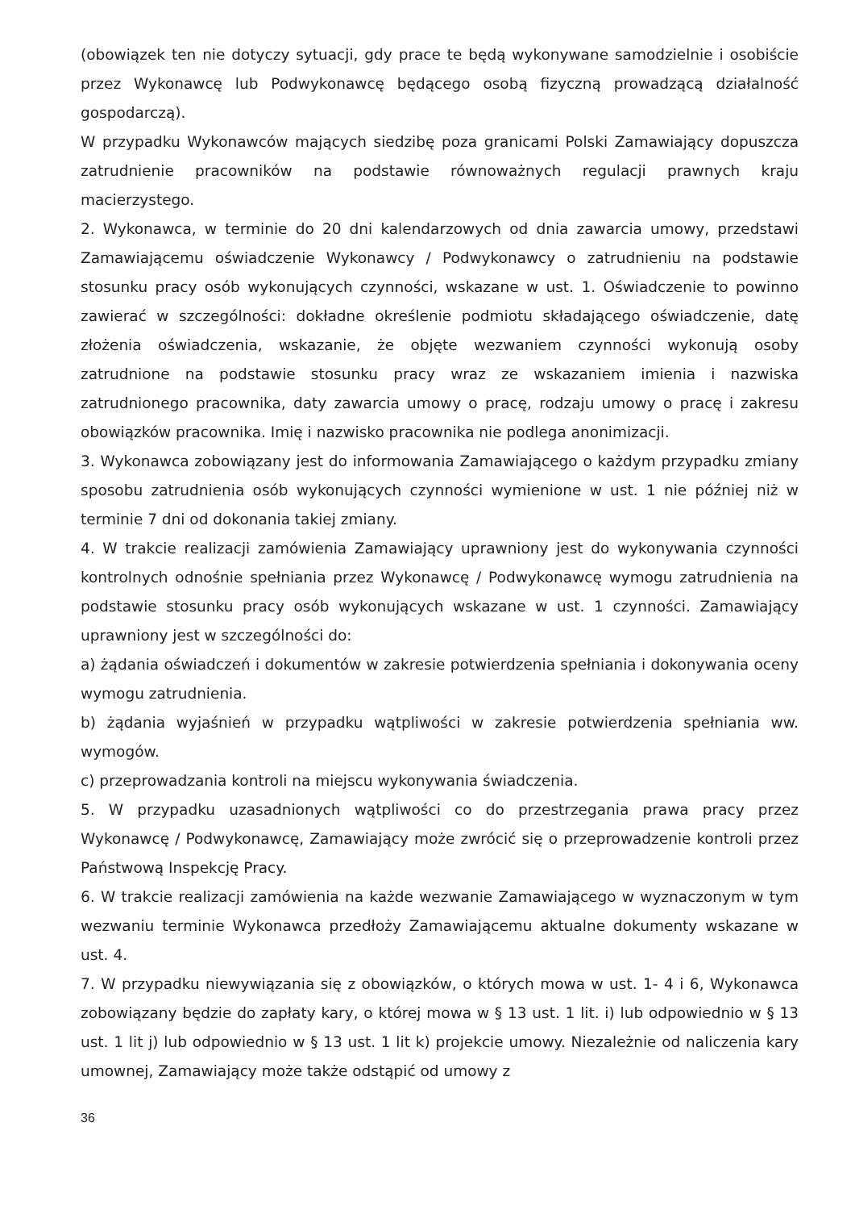(obowiązek ten nie dotyczy sytuacji, gdy prace te będą wykonywane samodzielnie i osobiście przez Wykonawcę lub Podwykonawcę będącego osobą fizyczną prowadzącą działalność gospodarczą).
W przypadku Wykonawców mających siedzibę poza granicami Polski Zamawiający dopuszcza zatrudnienie pracowników na podstawie równoważnych regulacji prawnych kraju macierzystego.
2. Wykonawca, w terminie do 20 dni kalendarzowych od dnia zawarcia umowy, przedstawi Zamawiającemu oświadczenie Wykonawcy / Podwykonawcy o zatrudnieniu na podstawie stosunku pracy osób wykonujących czynności, wskazane w ust. 1. Oświadczenie to powinno zawierać w szczególności: dokładne określenie podmiotu składającego oświadczenie, datę złożenia oświadczenia, wskazanie, że objęte wezwaniem czynności wykonują osoby zatrudnione na podstawie stosunku pracy wraz ze wskazaniem imienia i nazwiska zatrudnionego pracownika, daty zawarcia umowy o pracę, rodzaju umowy o pracę i zakresu obowiązków pracownika. Imię i nazwisko pracownika nie podlega anonimizacji.
3. Wykonawca zobowiązany jest do informowania Zamawiającego o każdym przypadku zmiany sposobu zatrudnienia osób wykonujących czynności wymienione w ust. 1 nie później niż w terminie 7 dni od dokonania takiej zmiany.
4. W trakcie realizacji zamówienia Zamawiający uprawniony jest do wykonywania czynności kontrolnych odnośnie spełniania przez Wykonawcę / Podwykonawcę wymogu zatrudnienia na podstawie stosunku pracy osób wykonujących wskazane w ust. 1 czynności. Zamawiający uprawniony jest w szczególności do:
a) żądania oświadczeń i dokumentów w zakresie potwierdzenia spełniania i dokonywania oceny wymogu zatrudnienia.
b) żądania wyjaśnień w przypadku wątpliwości w zakresie potwierdzenia spełniania ww. wymogów.
c) przeprowadzania kontroli na miejscu wykonywania świadczenia.
5. W przypadku uzasadnionych wątpliwości co do przestrzegania prawa pracy przez Wykonawcę / Podwykonawcę, Zamawiający może zwrócić się o przeprowadzenie kontroli przez Państwową Inspekcję Pracy.
6. W trakcie realizacji zamówienia na każde wezwanie Zamawiającego w wyznaczonym w tym wezwaniu terminie Wykonawca przedłoży Zamawiającemu aktualne dokumenty wskazane w ust. 4.
7. W przypadku niewywiązania się z obowiązków, o których mowa w ust. 1- 4 i 6, Wykonawca zobowiązany będzie do zapłaty kary, o której mowa w § 13 ust. 1 lit. i) lub odpowiednio w § 13 ust. 1 lit j) lub odpowiednio w § 13 ust. 1 lit k) projekcie umowy. Niezależnie od naliczenia kary umownej, Zamawiający może także odstąpić od umowy z
36